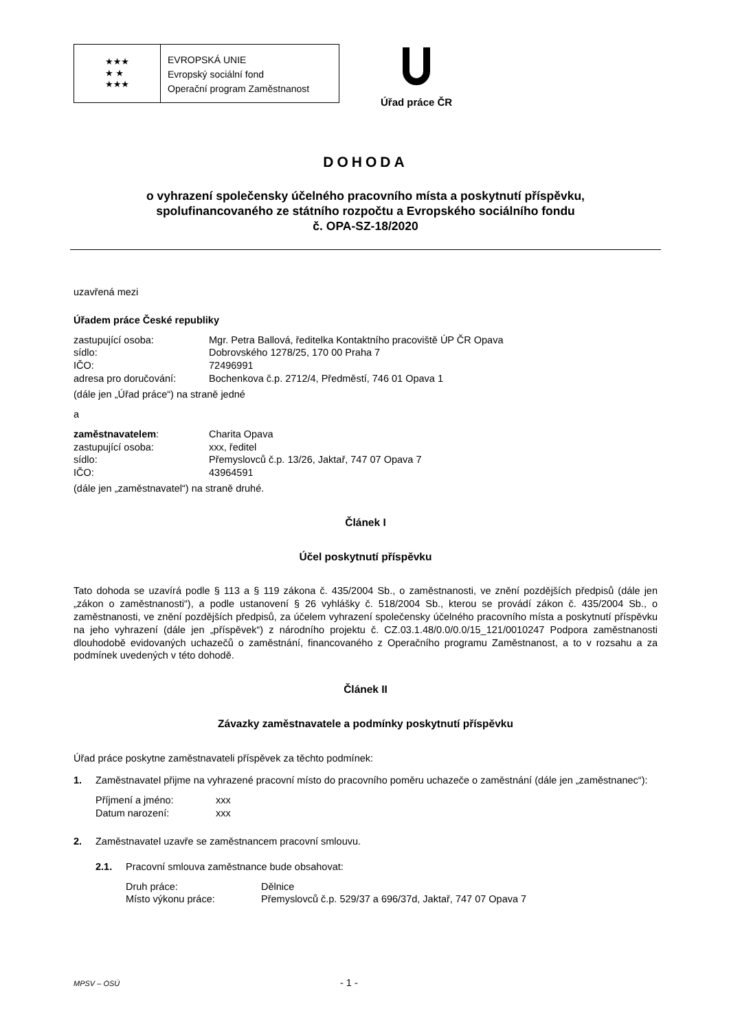★★★
★ ★
★★★
EVROPSKÁ UNIE
Evropský sociální fond
Operační program Zaměstnanost
Úřad práce ČR
DOHODA
o vyhrazení společensky účelného pracovního místa a poskytnutí příspěvku,
spolufinancovaného ze státního rozpočtu a Evropského sociálního fondu
č. OPA-SZ-18/2020
uzavřená mezi
Úřadem práce České republiky
zastupující osoba: Mgr. Petra Ballová, ředitelka Kontaktního pracoviště ÚP ČR Opava
sídlo: Dobrovského 1278/25, 170 00 Praha 7
IČO: 72496991
adresa pro doručování: Bochenkova č.p. 2712/4, Předměstí, 746 01 Opava 1
(dále jen „Úřad práce“) na straně jedné
a
zaměstnavatelem: Charita Opava
zastupující osoba: xxx, ředitel
sídlo: Přemyslovců č.p. 13/26, Jaktař, 747 07 Opava 7
IČO: 43964591
(dále jen „zaměstnavatel“) na straně druhé.
Článek I
Účel poskytnutí příspěvku
Tato dohoda se uzavírá podle § 113 a § 119 zákona č. 435/2004 Sb., o zaměstnanosti, ve znění pozdějších předpisů (dále jen „zákon o zaměstnanosti“), a podle ustanovení § 26 vyhlášky č. 518/2004 Sb., kterou se provádí zákon č. 435/2004 Sb., o zaměstnanosti, ve znění pozdějších předpisů, za účelem vyhrazení společensky účelného pracovního místa a poskytnutí příspěvku na jeho vyhrazení (dále jen „příspěvek“) z národního projektu č. CZ.03.1.48/0.0/0.0/15_121/0010247 Podpora zaměstnanosti dlouhodobě evidovaných uchazečů o zaměstnání, financovaného z Operačního programu Zaměstnanost, a to v rozsahu a za podmínek uvedených v této dohodě.
Článek II
Závazky zaměstnavatele a podmínky poskytnutí příspěvku
Úřad práce poskytne zaměstnavateli příspěvek za těchto podmínek:
1. Zaměstnavatel přijme na vyhrazené pracovní místo do pracovního poměru uchazeče o zaměstnání (dále jen „zaměstnanec“):
Příjmení a jméno: xxx
Datum narození: xxx
2. Zaměstnavatel uzavře se zaměstnancem pracovní smlouvu.
2.1. Pracovní smlouva zaměstnance bude obsahovat:
Druh práce: Dělnice
Místo výkonu práce: Přemyslovců č.p. 529/37 a 696/37d, Jaktař, 747 07 Opava 7
MPSV – OSÚ - 1 -